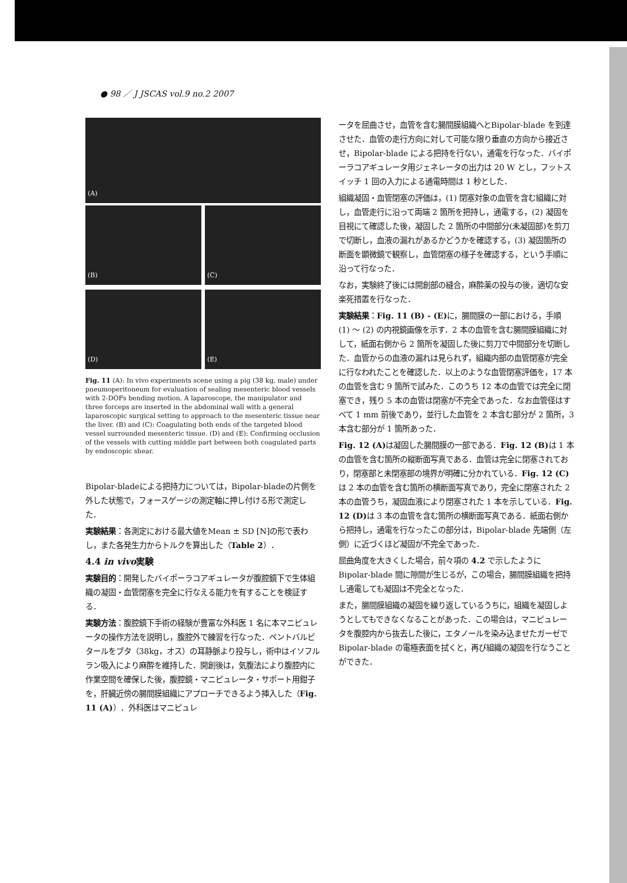● 98 ／ J JSCAS vol.9 no.2 2007
(A)
(B) (C)
(D) (E)
Fig. 11 (A): In vivo experiments scene using a pig (38 kg, male) under pneumoperitoneum for evaluation of sealing mesenteric blood vessels with 2-DOFs bending motion. A laparoscope, the manipulator and three forceps are inserted in the abdominal wall with a general laparoscopic surgical setting to approach to the mesenteric tissue near the liver. (B) and (C): Coagulating both ends of the targeted blood vessel surrounded mesenteric tissue. (D) and (E): Confirming occlusion of the vessels with cutting middle part between both coagulated parts by endoscopic shear.
Bipolar-bladeによる把持力については，Bipolar-bladeの片側を外した状態で，フォースゲージの測定軸に押し付ける形で測定した．
実験結果：各測定における最大値をMean ± SD [N]の形で表わし，また各発生力からトルクを算出した（Table 2）．
4.4 in vivo実験
実験目的：開発したバイポーラコアギュレータが腹腔鏡下で生体組織の凝固・血管閉塞を完全に行なえる能力を有することを検証する．
実験方法：腹腔鏡下手術の経験が豊富な外科医 1 名に本マニピュレータの操作方法を説明し，腹腔外で練習を行なった．ペントバルビタールをブタ（38kg，オス）の耳静脈より投与し，術中はイソフルラン吸入により麻酔を維持した．開創後は，気腹法により腹腔内に作業空間を確保した後，腹腔鏡・マニピュレータ・サポート用鉗子を，肝臓近傍の腸間膜組織にアプローチできるよう挿入した（Fig. 11 (A)）．外科医はマニピュレ
ータを屈曲させ，血管を含む腸間膜組織へとBipolar-blade を到達させた．血管の走行方向に対して可能な限り垂直の方向から接近させ，Bipolar-blade による把持を行ない，通電を行なった．バイポーラコアギュレータ用ジェネレータの出力は 20 W とし，フットスイッチ 1 回の入力による通電時間は 1 秒とした．
組織凝固・血管閉塞の評価は，(1) 閉塞対象の血管を含む組織に対し，血管走行に沿って両端 2 箇所を把持し，通電する，(2) 凝固を目視にて確認した後，凝固した 2 箇所の中間部分(未凝固部)を剪刀で切断し，血液の漏れがあるかどうかを確認する，(3) 凝固箇所の断面を顕微鏡で観察し，血管閉塞の様子を確認する，という手順に沿って行なった．
なお，実験終了後には開創部の縫合，麻酔薬の投与の後，適切な安楽死措置を行なった．
実験結果：Fig. 11 (B) - (E) に，腸間膜の一部における，手順 (1) ～ (2) の内視鏡画像を示す．2 本の血管を含む腸間膜組織に対して，紙面右側から 2 箇所を凝固した後に剪刀で中間部分を切断した．血管からの血液の漏れは見られず，組織内部の血管閉塞が完全に行なわれたことを確認した．以上のような血管閉塞評価を，17 本の血管を含む 9 箇所で試みた．このうち 12 本の血管では完全に閉塞でき，残り 5 本の血管は閉塞が不完全であった．なお血管径はすべて 1 mm 前後であり，並行した血管を 2 本含む部分が 2 箇所，3 本含む部分が 1 箇所あった．
Fig. 12 (A) は凝固した腸間膜の一部である．Fig. 12 (B) は 1 本の血管を含む箇所の縦断面写真である．血管は完全に閉塞されており，閉塞部と未閉塞部の境界が明確に分かれている．Fig. 12 (C) は 2 本の血管を含む箇所の横断面写真であり，完全に閉塞された 2 本の血管うち，凝固血液により閉塞された 1 本を示している．Fig. 12 (D) は 3 本の血管を含む箇所の横断面写真である．紙面右側から把持し，通電を行なったこの部分は，Bipolar-blade 先端側（左側）に近づくほど凝固が不完全であった．
屈曲角度を大きくした場合，前々項の 4.2 で示したように Bipolar-blade 間に隙間が生じるが，この場合，腸間膜組織を把持し通電しても凝固は不完全となった．
また，腸間膜組織の凝固を繰り返しているうちに，組織を凝固しようとしてもできなくなることがあった．この場合は，マニピュレータを腹腔内から抜去した後に，エタノールを染み込ませたガーゼで Bipolar-blade の電極表面を拭くと，再び組織の凝固を行なうことができた．